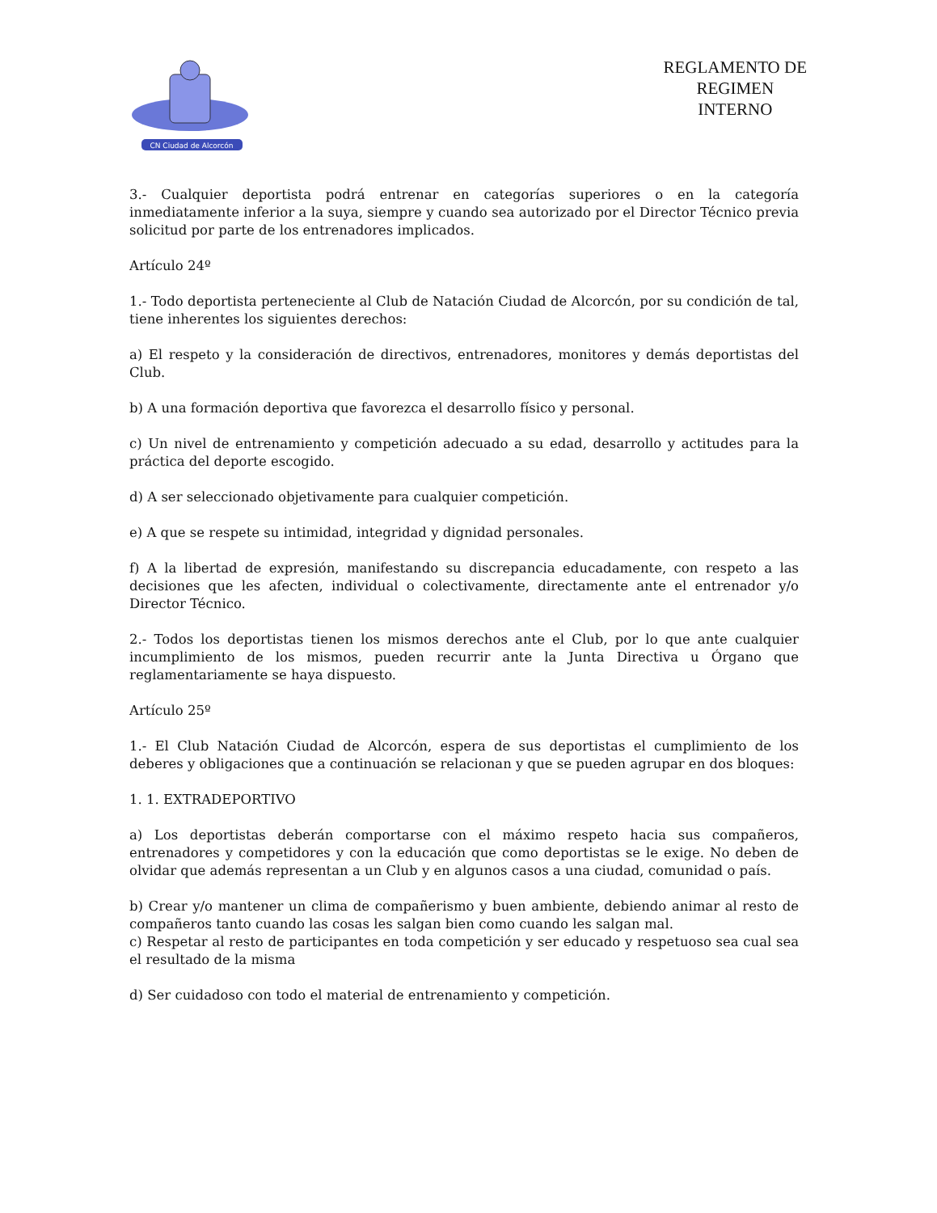CN Ciudad de Alcorcón
REGLAMENTO DE
REGIMEN
INTERNO
3.- Cualquier deportista podrá entrenar en categorías superiores o en la categoría inmediatamente inferior a la suya, siempre y cuando sea autorizado por el Director Técnico previa solicitud por parte de los entrenadores implicados.
Artículo 24º
1.- Todo deportista perteneciente al Club de Natación Ciudad de Alcorcón, por su condición de tal, tiene inherentes los siguientes derechos:
a) El respeto y la consideración de directivos, entrenadores, monitores y demás deportistas del Club.
b) A una formación deportiva que favorezca el desarrollo físico y personal.
c) Un nivel de entrenamiento y competición adecuado a su edad, desarrollo y actitudes para la práctica del deporte escogido.
d) A ser seleccionado objetivamente para cualquier competición.
e) A que se respete su intimidad, integridad y dignidad personales.
f) A la libertad de expresión, manifestando su discrepancia educadamente, con respeto a las decisiones que les afecten, individual o colectivamente, directamente ante el entrenador y/o Director Técnico.
2.- Todos los deportistas tienen los mismos derechos ante el Club, por lo que ante cualquier incumplimiento de los mismos, pueden recurrir ante la Junta Directiva u Órgano que reglamentariamente se haya dispuesto.
Artículo 25º
1.- El Club Natación Ciudad de Alcorcón, espera de sus deportistas el cumplimiento de los deberes y obligaciones que a continuación se relacionan y que se pueden agrupar en dos bloques:
1. 1. EXTRADEPORTIVO
a) Los deportistas deberán comportarse con el máximo respeto hacia sus compañeros, entrenadores y competidores y con la educación que como deportistas se le exige. No deben de olvidar que además representan a un Club y en algunos casos a una ciudad, comunidad o país.
b) Crear y/o mantener un clima de compañerismo y buen ambiente, debiendo animar al resto de compañeros tanto cuando las cosas les salgan bien como cuando les salgan mal.
c) Respetar al resto de participantes en toda competición y ser educado y respetuoso sea cual sea el resultado de la misma
d) Ser cuidadoso con todo el material de entrenamiento y competición.